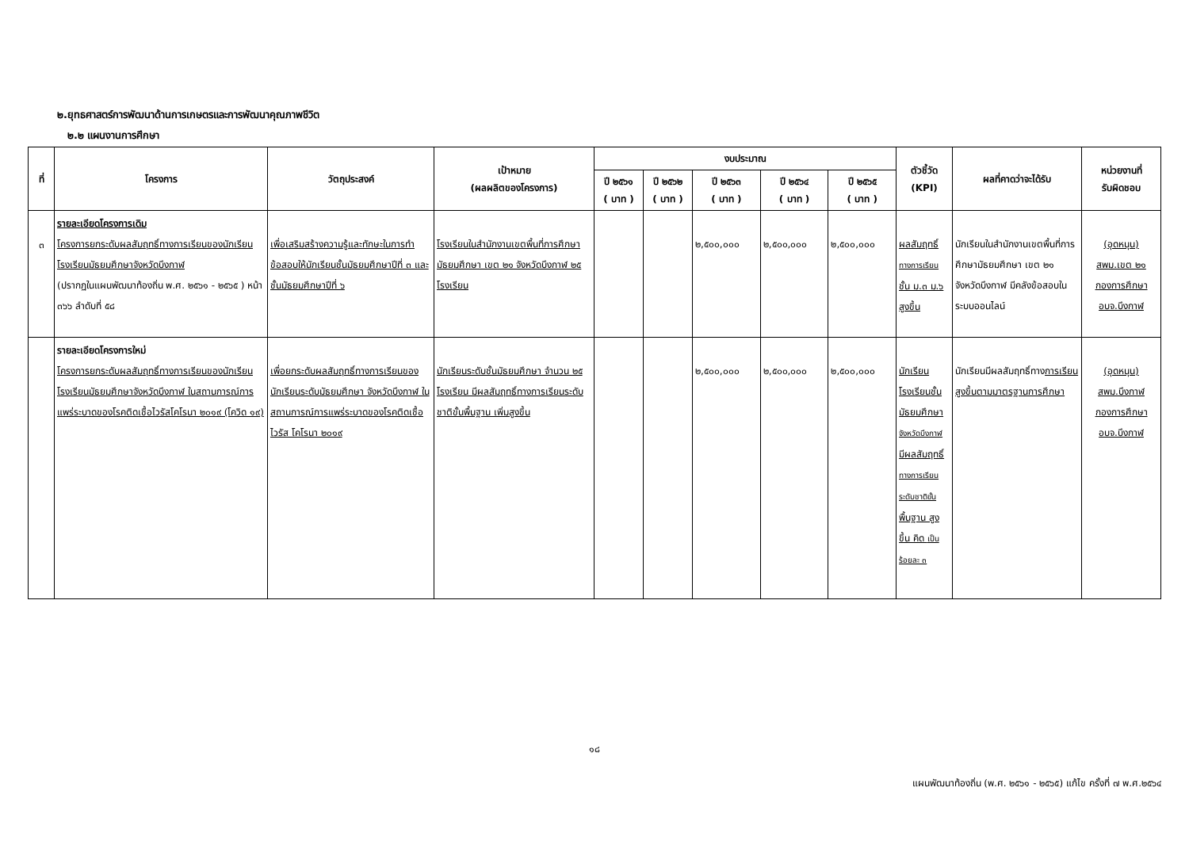๒.ยุทธศาสตร์การพัฒนาด้านการเกษตรและการพัฒนาคุณภาพชีวิต
๒.๒ แผนงานการศึกษา
| ที่ | โครงการ | วัตถุประสงค์ | เป้าหมาย (ผลผลิตของโครงการ) | งบประมาณ | | | | | ตัวชี้วัด (KPI) | ผลที่คาดว่าจะได้รับ | หน่วยงานที่ รับผิดชอบ |
| --- | --- | --- | --- | --- | --- | --- | --- | --- | --- | --- | --- |
| | | | | ปี ๒๕๖๑ ( บาท ) | ปี ๒๕๖๒ ( บาท ) | ปี ๒๕๖๓ ( บาท ) | ปี ๒๕๖๔ ( บาท ) | ปี ๒๕๖๕ ( บาท ) | | | |
| ๓ | รายละเอียดโครงการเดิม โครงการยกระดับผลสัมฤทธิ์ทางการเรียนของนักเรียนโรงเรียนมัธยมศึกษาจังหวัดบึงกาฬ (ปรากฏในแผนพัฒนาท้องถิ่น พ.ศ. ๒๕๖๑ - ๒๕๖๕ ) หน้า ๓๖๖ ลำดับที่ ๕๘ | เพื่อเสริมสร้างความรู้และทักษะในการทำข้อสอบให้นักเรียนชั้นมัธยมศึกษาปีที่ ๓ และชั้นมัธยมศึกษาปีที่ ๖ | โรงเรียนในสำนักงานเขตพื้นที่การศึกษามัธยมศึกษา เขต ๒๑ จังหวัดบึงกาฬ ๒๕ โรงเรียน | | | ๒,๕๐๐,๐๐๐ | ๒,๕๐๐,๐๐๐ | ๒,๕๐๐,๐๐๐ | ผลสัมฤทธิ์ ทางการเรียน ชั้น ม.๓ ม.๖ สูงขึ้น | นักเรียนในสำนักงานเขตพื้นที่การศึกษามัธยมศึกษา เขต ๒๑ จังหวัดบึงกาฬ มีคลังข้อสอบในระบบออนไลน์ | (อุดหนุน) สพม.เขต ๒๑ กองการศึกษา อบจ.บึงกาฬ |
| | รายละเอียดโครงการใหม่ โครงการยกระดับผลสัมฤทธิ์ทางการเรียนของนักเรียนโรงเรียนมัธยมศึกษาจังหวัดบึงกาฬ ในสถานการณ์การแพร่ระบาดของโรคติดเชื้อไวรัสโคโรนา ๒๐๑๙ (โควิด ๑๙) | เพื่อยกระดับผลสัมฤทธิ์ทางการเรียนของนักเรียนระดับมัธยมศึกษา จังหวัดบึงกาฬ ในสถานการณ์การแพร่ระบาดของโรคติดเชื้อไวรัส โคโรนา ๒๐๑๙ | นักเรียนระดับชั้นมัธยมศึกษา จำนวน ๒๕ โรงเรียน มีผลสัมฤทธิ์ทางการเรียนระดับชาติขั้นพื้นฐาน เพิ่มสูงขึ้น | | | ๒,๕๐๐,๐๐๐ | ๒,๕๐๐,๐๐๐ | ๒,๕๐๐,๐๐๐ | นักเรียนโรงเรียนชั้นมัธยมศึกษา จังหวัดบึงกาฬ มีผลสัมฤทธิ์ ทางการเรียน ระดับชาติขั้น พื้นฐาน สูงขึ้น คิด เป็นร้อยละ ๓ | นักเรียนมีผลสัมฤทธิ์ทาง การเรียนสูงขึ้นตามมาตรฐานการศึกษา | (อุดหนุน) สพม.บึงกาฬ กองการศึกษา อบจ.บึงกาฬ |
๑๘
แผนพัฒนาท้องถิ่น (พ.ศ. ๒๕๖๑ - ๒๕๖๕) แก้ไข ครั้งที่ ๗ พ.ศ.๒๕๖๔